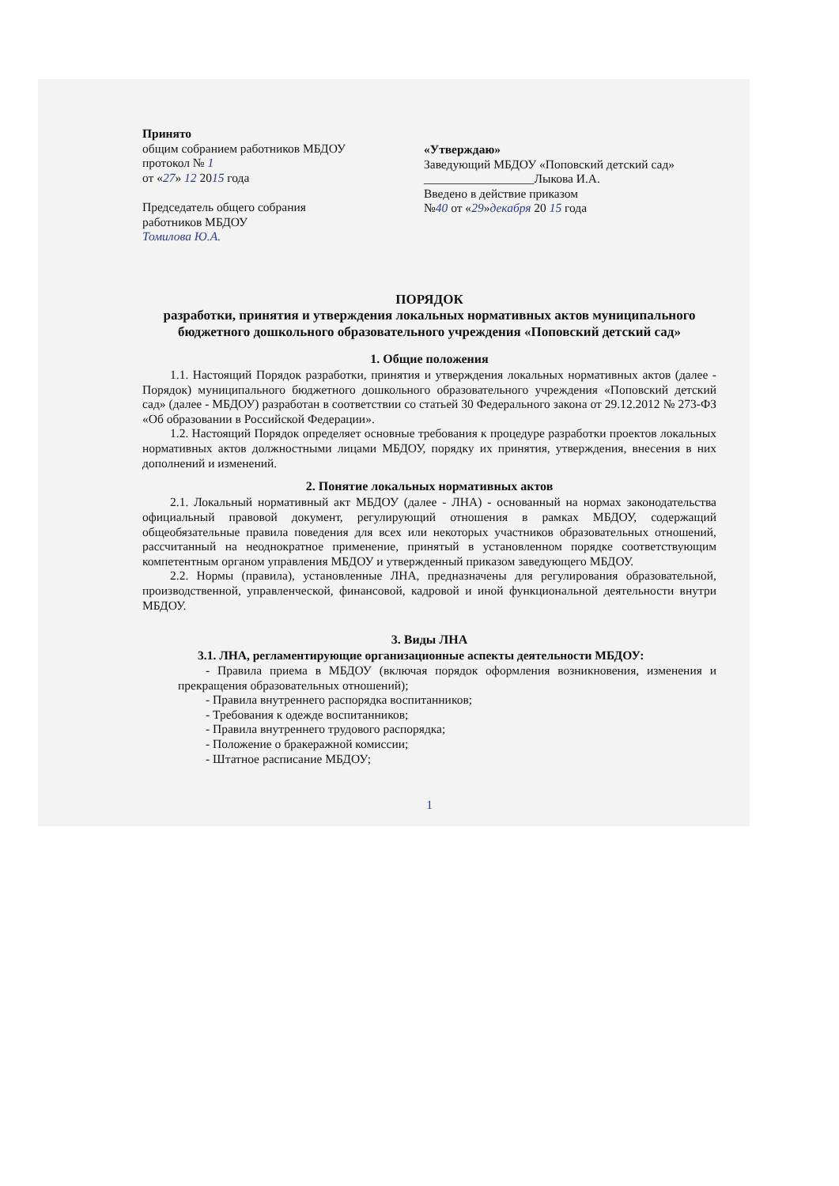Принято
общим собранием работников МБДОУ
протокол № 1
от «27» 12 2015 года
Председатель общего собрания работников МБДОУ
Томилова Ю.А.
«Утверждаю»
Заведующий МБДОУ «Поповский детский сад»
__________________Лыкова И.А.
Введено в действие приказом
№40 от «29»декабря 20 15 года
ПОРЯДОК
разработки, принятия и утверждения локальных нормативных актов муниципального бюджетного дошкольного образовательного учреждения «Поповский детский сад»
1. Общие положения
1.1. Настоящий Порядок разработки, принятия и утверждения локальных нормативных актов (далее - Порядок) муниципального бюджетного дошкольного образовательного учреждения «Поповский детский сад» (далее - МБДОУ) разработан в соответствии со статьей 30 Федерального закона от 29.12.2012 № 273-ФЗ «Об образовании в Российской Федерации».
1.2. Настоящий Порядок определяет основные требования к процедуре разработки проектов локальных нормативных актов должностными лицами МБДОУ, порядку их принятия, утверждения, внесения в них дополнений и изменений.
2. Понятие локальных нормативных актов
2.1. Локальный нормативный акт МБДОУ (далее - ЛНА) - основанный на нормах законодательства официальный правовой документ, регулирующий отношения в рамках МБДОУ, содержащий общеобязательные правила поведения для всех или некоторых участников образовательных отношений, рассчитанный на неоднократное применение, принятый в установленном порядке соответствующим компетентным органом управления МБДОУ и утвержденный приказом заведующего МБДОУ.
2.2. Нормы (правила), установленные ЛНА, предназначены для регулирования образовательной, производственной, управленческой, финансовой, кадровой и иной функциональной деятельности внутри МБДОУ.
3. Виды ЛНА
3.1. ЛНА, регламентирующие организационные аспекты деятельности МБДОУ:
- Правила приема в МБДОУ (включая порядок оформления возникновения, изменения и прекращения образовательных отношений);
- Правила внутреннего распорядка воспитанников;
- Требования к одежде воспитанников;
- Правила внутреннего трудового распорядка;
- Положение о бракеражной комиссии;
- Штатное расписание МБДОУ;
1